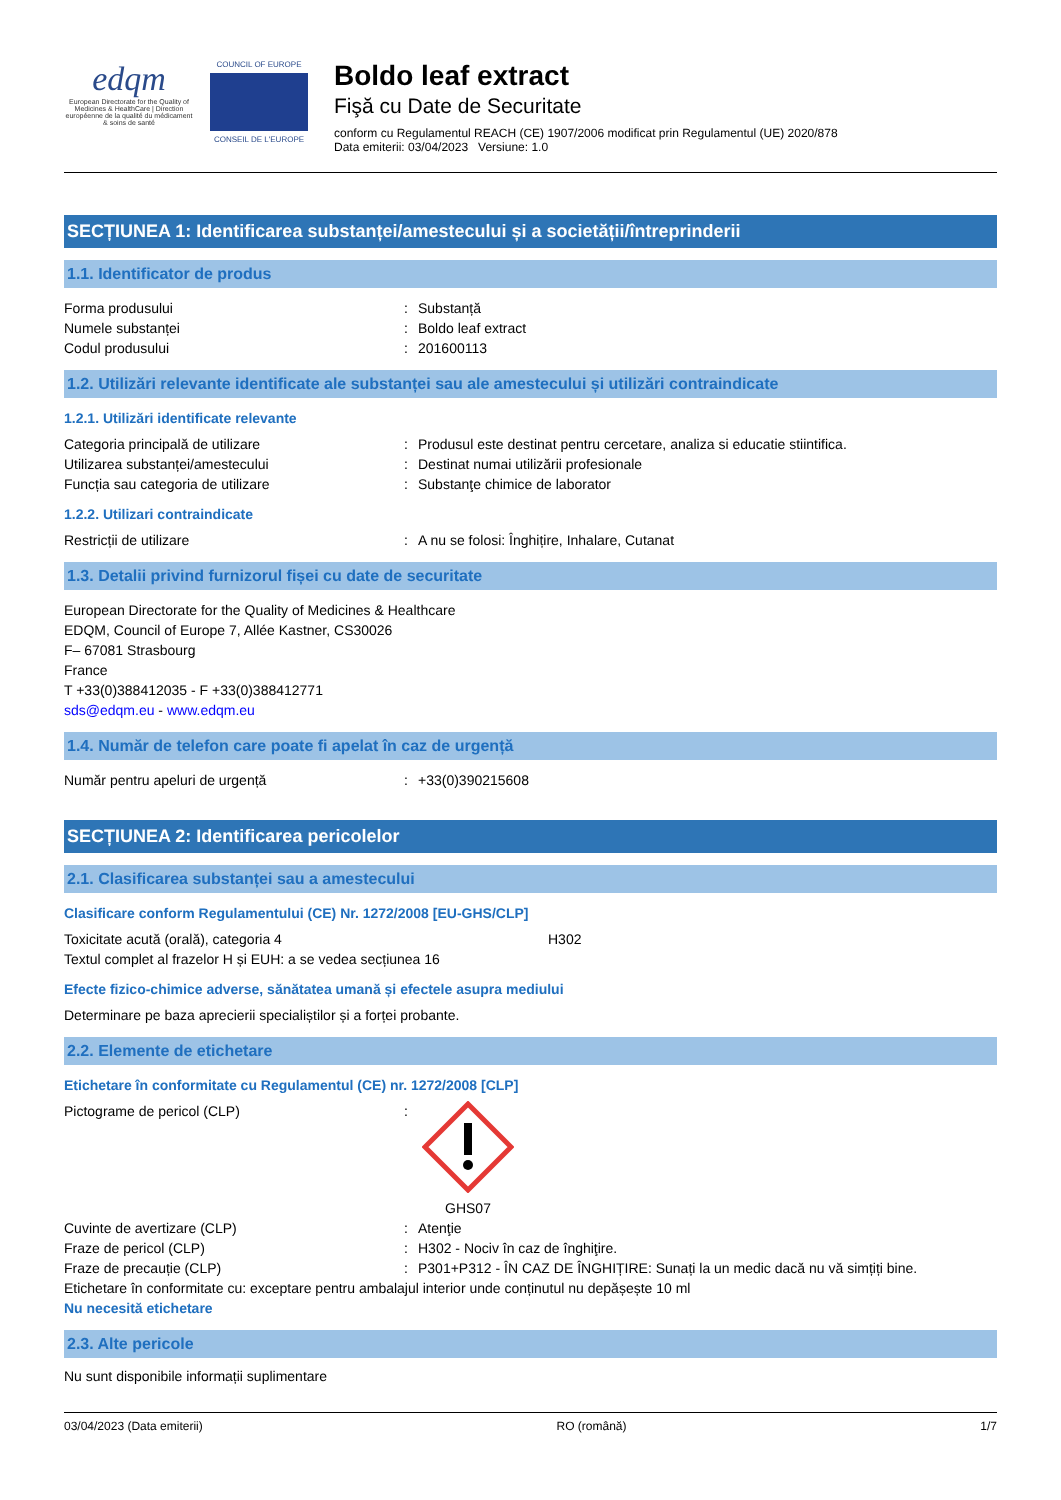edqm
European Directorate for the Quality of Medicines & HealthCare | Direction européenne de la qualité du médicament & soins de santé
COUNCIL OF EUROPE
CONSEIL DE L'EUROPE
Boldo leaf extract
Fişă cu Date de Securitate
conform cu Regulamentul REACH (CE) 1907/2006 modificat prin Regulamentul (UE) 2020/878
Data emiterii: 03/04/2023 Versiune: 1.0
SECȚIUNEA 1: Identificarea substanței/amestecului și a societății/întreprinderii
1.1. Identificator de produs
Forma produsului: Substanță
Numele substanței: Boldo leaf extract
Codul produsului: 201600113
1.2. Utilizări relevante identificate ale substanței sau ale amestecului și utilizări contraindicate
1.2.1. Utilizări identificate relevante
Categoria principală de utilizare: Produsul este destinat pentru cercetare, analiza si educatie stiintifica.
Utilizarea substanței/amestecului: Destinat numai utilizării profesionale
Funcția sau categoria de utilizare: Substanţe chimice de laborator
1.2.2. Utilizari contraindicate
Restricții de utilizare: A nu se folosi: Înghițire, Inhalare, Cutanat
1.3. Detalii privind furnizorul fișei cu date de securitate
European Directorate for the Quality of Medicines & Healthcare
EDQM, Council of Europe 7, Allée Kastner, CS30026
F– 67081 Strasbourg
France
T +33(0)388412035 - F +33(0)388412771
sds@edqm.eu - www.edqm.eu
1.4. Număr de telefon care poate fi apelat în caz de urgență
Număr pentru apeluri de urgență: +33(0)390215608
SECȚIUNEA 2: Identificarea pericolelor
2.1. Clasificarea substanței sau a amestecului
Clasificare conform Regulamentului (CE) Nr. 1272/2008 [EU-GHS/CLP]
Toxicitate acută (orală), categoria 4 H302
Textul complet al frazelor H și EUH: a se vedea secțiunea 16
Efecte fizico-chimice adverse, sănătatea umană și efectele asupra mediului
Determinare pe baza aprecierii specialiștilor și a forței probante.
2.2. Elemente de etichetare
Etichetare în conformitate cu Regulamentul (CE) nr. 1272/2008 [CLP]
Pictograme de pericol (CLP):
GHS07
Cuvinte de avertizare (CLP): Atenţie
Fraze de pericol (CLP): H302 - Nociv în caz de înghiţire.
Fraze de precauție (CLP): P301+P312 - ÎN CAZ DE ÎNGHIȚIRE: Sunați la un medic dacă nu vă simțiți bine.
Etichetare în conformitate cu: exceptare pentru ambalajul interior unde conținutul nu depășește 10 ml
Nu necesită etichetare
2.3. Alte pericole
Nu sunt disponibile informații suplimentare
03/04/2023 (Data emiterii) RO (română) 1/7